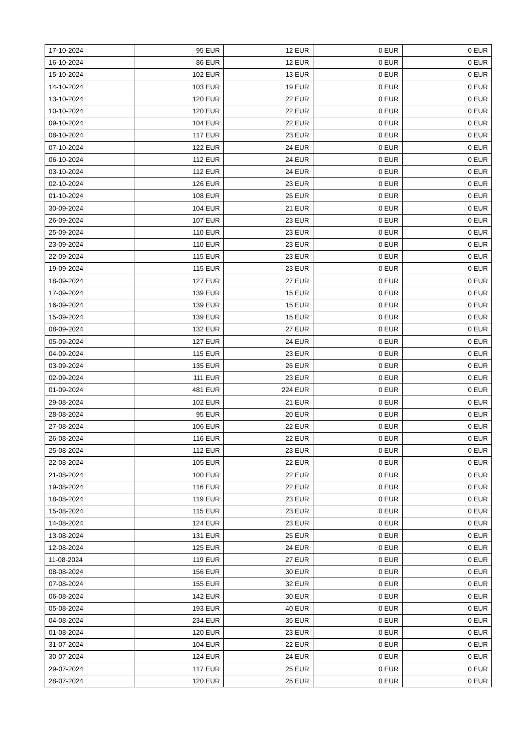| 17-10-2024 | 95 EUR | 12 EUR | 0 EUR | 0 EUR |
| 16-10-2024 | 86 EUR | 12 EUR | 0 EUR | 0 EUR |
| 15-10-2024 | 102 EUR | 13 EUR | 0 EUR | 0 EUR |
| 14-10-2024 | 103 EUR | 19 EUR | 0 EUR | 0 EUR |
| 13-10-2024 | 120 EUR | 22 EUR | 0 EUR | 0 EUR |
| 10-10-2024 | 120 EUR | 22 EUR | 0 EUR | 0 EUR |
| 09-10-2024 | 104 EUR | 22 EUR | 0 EUR | 0 EUR |
| 08-10-2024 | 117 EUR | 23 EUR | 0 EUR | 0 EUR |
| 07-10-2024 | 122 EUR | 24 EUR | 0 EUR | 0 EUR |
| 06-10-2024 | 112 EUR | 24 EUR | 0 EUR | 0 EUR |
| 03-10-2024 | 112 EUR | 24 EUR | 0 EUR | 0 EUR |
| 02-10-2024 | 126 EUR | 23 EUR | 0 EUR | 0 EUR |
| 01-10-2024 | 108 EUR | 25 EUR | 0 EUR | 0 EUR |
| 30-09-2024 | 104 EUR | 21 EUR | 0 EUR | 0 EUR |
| 26-09-2024 | 107 EUR | 23 EUR | 0 EUR | 0 EUR |
| 25-09-2024 | 110 EUR | 23 EUR | 0 EUR | 0 EUR |
| 23-09-2024 | 110 EUR | 23 EUR | 0 EUR | 0 EUR |
| 22-09-2024 | 115 EUR | 23 EUR | 0 EUR | 0 EUR |
| 19-09-2024 | 115 EUR | 23 EUR | 0 EUR | 0 EUR |
| 18-09-2024 | 127 EUR | 27 EUR | 0 EUR | 0 EUR |
| 17-09-2024 | 139 EUR | 15 EUR | 0 EUR | 0 EUR |
| 16-09-2024 | 139 EUR | 15 EUR | 0 EUR | 0 EUR |
| 15-09-2024 | 139 EUR | 15 EUR | 0 EUR | 0 EUR |
| 08-09-2024 | 132 EUR | 27 EUR | 0 EUR | 0 EUR |
| 05-09-2024 | 127 EUR | 24 EUR | 0 EUR | 0 EUR |
| 04-09-2024 | 115 EUR | 23 EUR | 0 EUR | 0 EUR |
| 03-09-2024 | 135 EUR | 26 EUR | 0 EUR | 0 EUR |
| 02-09-2024 | 111 EUR | 23 EUR | 0 EUR | 0 EUR |
| 01-09-2024 | 481 EUR | 224 EUR | 0 EUR | 0 EUR |
| 29-08-2024 | 102 EUR | 21 EUR | 0 EUR | 0 EUR |
| 28-08-2024 | 95 EUR | 20 EUR | 0 EUR | 0 EUR |
| 27-08-2024 | 106 EUR | 22 EUR | 0 EUR | 0 EUR |
| 26-08-2024 | 116 EUR | 22 EUR | 0 EUR | 0 EUR |
| 25-08-2024 | 112 EUR | 23 EUR | 0 EUR | 0 EUR |
| 22-08-2024 | 105 EUR | 22 EUR | 0 EUR | 0 EUR |
| 21-08-2024 | 100 EUR | 22 EUR | 0 EUR | 0 EUR |
| 19-08-2024 | 116 EUR | 22 EUR | 0 EUR | 0 EUR |
| 18-08-2024 | 119 EUR | 23 EUR | 0 EUR | 0 EUR |
| 15-08-2024 | 115 EUR | 23 EUR | 0 EUR | 0 EUR |
| 14-08-2024 | 124 EUR | 23 EUR | 0 EUR | 0 EUR |
| 13-08-2024 | 131 EUR | 25 EUR | 0 EUR | 0 EUR |
| 12-08-2024 | 125 EUR | 24 EUR | 0 EUR | 0 EUR |
| 11-08-2024 | 119 EUR | 27 EUR | 0 EUR | 0 EUR |
| 08-08-2024 | 156 EUR | 30 EUR | 0 EUR | 0 EUR |
| 07-08-2024 | 155 EUR | 32 EUR | 0 EUR | 0 EUR |
| 06-08-2024 | 142 EUR | 30 EUR | 0 EUR | 0 EUR |
| 05-08-2024 | 193 EUR | 40 EUR | 0 EUR | 0 EUR |
| 04-08-2024 | 234 EUR | 35 EUR | 0 EUR | 0 EUR |
| 01-08-2024 | 120 EUR | 23 EUR | 0 EUR | 0 EUR |
| 31-07-2024 | 104 EUR | 22 EUR | 0 EUR | 0 EUR |
| 30-07-2024 | 124 EUR | 24 EUR | 0 EUR | 0 EUR |
| 29-07-2024 | 117 EUR | 25 EUR | 0 EUR | 0 EUR |
| 28-07-2024 | 120 EUR | 25 EUR | 0 EUR | 0 EUR |